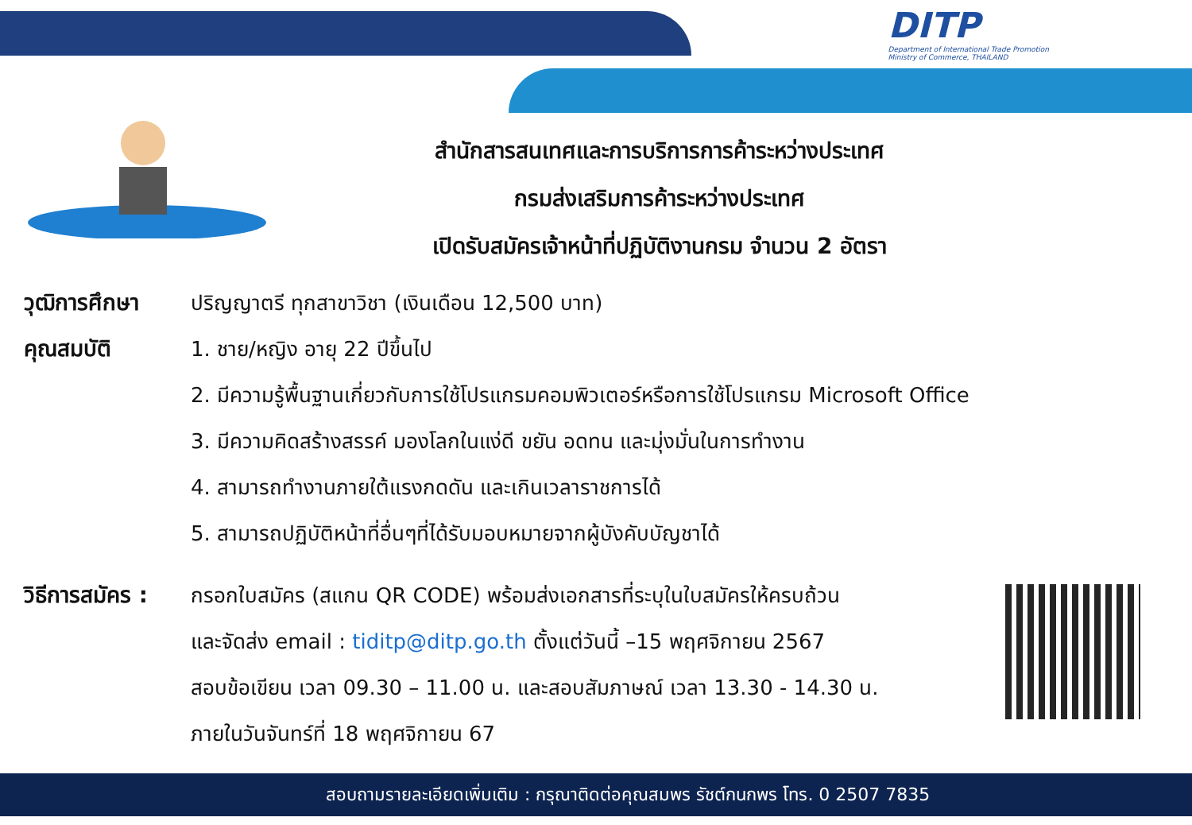DITP
Department of International Trade Promotion
Ministry of Commerce, THAILAND
สำนักสารสนเทศและการบริการการค้าระหว่างประเทศ
กรมส่งเสริมการค้าระหว่างประเทศ
เปิดรับสมัครเจ้าหน้าที่ปฏิบัติงานกรม จำนวน 2 อัตรา
วุฒิการศึกษา ปริญญาตรี ทุกสาขาวิชา (เงินเดือน 12,500 บาท)
คุณสมบัติ 1. ชาย/หญิง อายุ 22 ปีขึ้นไป
2. มีความรู้พื้นฐานเกี่ยวกับการใช้โปรแกรมคอมพิวเตอร์หรือการใช้โปรแกรม Microsoft Office
3. มีความคิดสร้างสรรค์ มองโลกในแง่ดี ขยัน อดทน และมุ่งมั่นในการทำงาน
4. สามารถทำงานภายใต้แรงกดดัน และเกินเวลาราชการได้
5. สามารถปฏิบัติหน้าที่อื่นๆที่ได้รับมอบหมายจากผู้บังคับบัญชาได้
วิธีการสมัคร :
กรอกใบสมัคร (สแกน QR CODE) พร้อมส่งเอกสารที่ระบุในใบสมัครให้ครบถ้วน
และจัดส่ง email : tiditp@ditp.go.th ตั้งแต่วันนี้ –15 พฤศจิกายน 2567
สอบข้อเขียน เวลา 09.30 – 11.00 น. และสอบสัมภาษณ์ เวลา 13.30 - 14.30 น.
ภายในวันจันทร์ที่ 18 พฤศจิกายน 67
สอบถามรายละเอียดเพิ่มเติม : กรุณาติดต่อคุณสมพร รัชต์กนกพร โทร. 0 2507 7835